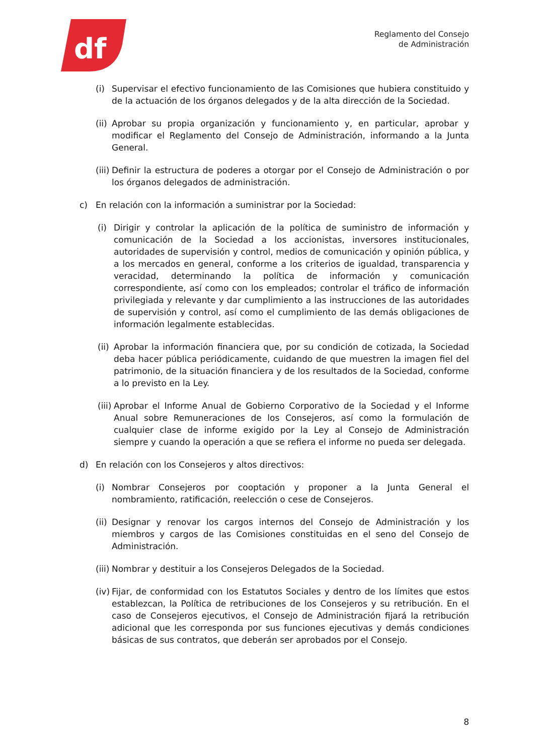df
Reglamento del Consejo
de Administración
(i) Supervisar el efectivo funcionamiento de las Comisiones que hubiera constituido y de la actuación de los órganos delegados y de la alta dirección de la Sociedad.
(ii) Aprobar su propia organización y funcionamiento y, en particular, aprobar y modificar el Reglamento del Consejo de Administración, informando a la Junta General.
(iii) Definir la estructura de poderes a otorgar por el Consejo de Administración o por los órganos delegados de administración.
c) En relación con la información a suministrar por la Sociedad:
(i) Dirigir y controlar la aplicación de la política de suministro de información y comunicación de la Sociedad a los accionistas, inversores institucionales, autoridades de supervisión y control, medios de comunicación y opinión pública, y a los mercados en general, conforme a los criterios de igualdad, transparencia y veracidad, determinando la política de información y comunicación correspondiente, así como con los empleados; controlar el tráfico de información privilegiada y relevante y dar cumplimiento a las instrucciones de las autoridades de supervisión y control, así como el cumplimiento de las demás obligaciones de información legalmente establecidas.
(ii) Aprobar la información financiera que, por su condición de cotizada, la Sociedad deba hacer pública periódicamente, cuidando de que muestren la imagen fiel del patrimonio, de la situación financiera y de los resultados de la Sociedad, conforme a lo previsto en la Ley.
(iii) Aprobar el Informe Anual de Gobierno Corporativo de la Sociedad y el Informe Anual sobre Remuneraciones de los Consejeros, así como la formulación de cualquier clase de informe exigido por la Ley al Consejo de Administración siempre y cuando la operación a que se refiera el informe no pueda ser delegada.
d) En relación con los Consejeros y altos directivos:
(i) Nombrar Consejeros por cooptación y proponer a la Junta General el nombramiento, ratificación, reelección o cese de Consejeros.
(ii) Designar y renovar los cargos internos del Consejo de Administración y los miembros y cargos de las Comisiones constituidas en el seno del Consejo de Administración.
(iii) Nombrar y destituir a los Consejeros Delegados de la Sociedad.
(iv) Fijar, de conformidad con los Estatutos Sociales y dentro de los límites que estos establezcan, la Política de retribuciones de los Consejeros y su retribución. En el caso de Consejeros ejecutivos, el Consejo de Administración fijará la retribución adicional que les corresponda por sus funciones ejecutivas y demás condiciones básicas de sus contratos, que deberán ser aprobados por el Consejo.
8